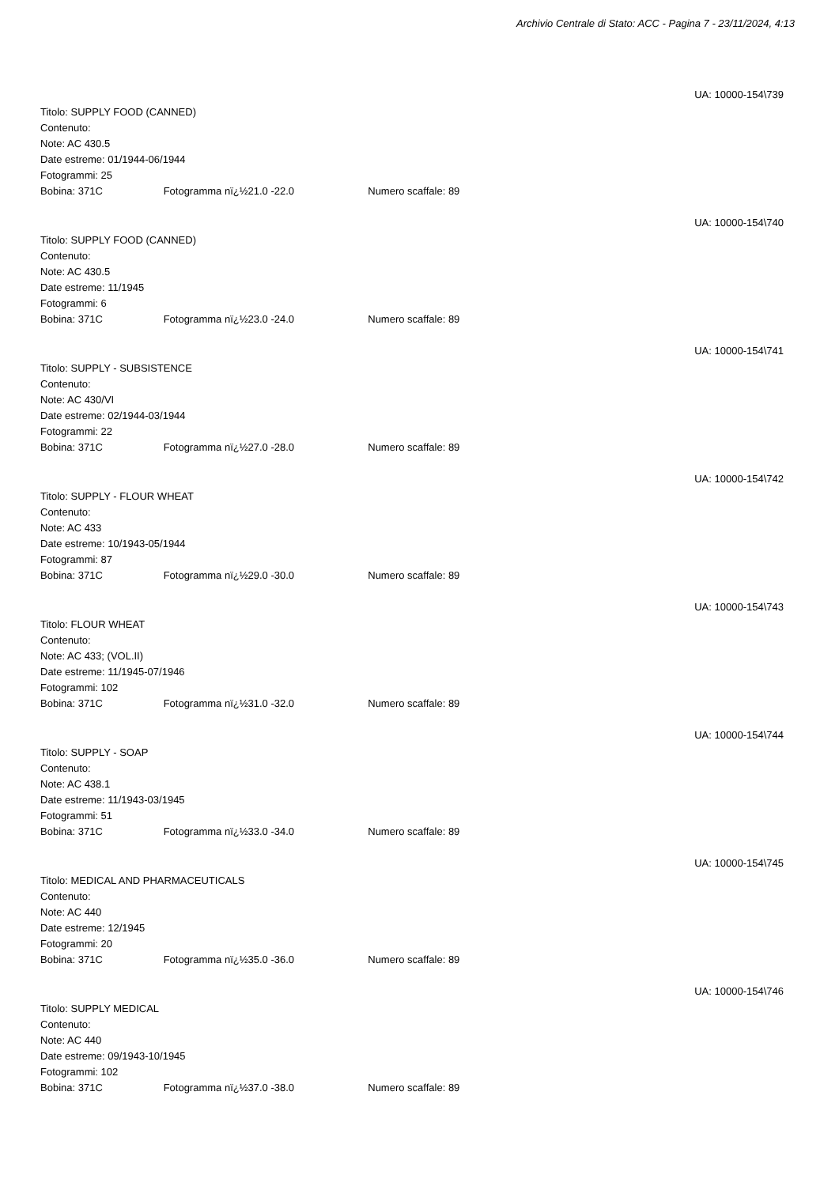Archivio Centrale di Stato: ACC - Pagina 7 - 23/11/2024, 4:13
UA: 10000-154\739
Titolo: SUPPLY FOOD (CANNED)
Contenuto:
Note: AC 430.5
Date estreme: 01/1944-06/1944
Fotogrammi: 25
Bobina: 371C Fotogramma nï¿½21.0 -22.0 Numero scaffale: 89
UA: 10000-154\740
Titolo: SUPPLY FOOD (CANNED)
Contenuto:
Note: AC 430.5
Date estreme: 11/1945
Fotogrammi: 6
Bobina: 371C Fotogramma nï¿½23.0 -24.0 Numero scaffale: 89
UA: 10000-154\741
Titolo: SUPPLY - SUBSISTENCE
Contenuto:
Note: AC 430/VI
Date estreme: 02/1944-03/1944
Fotogrammi: 22
Bobina: 371C Fotogramma nï¿½27.0 -28.0 Numero scaffale: 89
UA: 10000-154\742
Titolo: SUPPLY - FLOUR WHEAT
Contenuto:
Note: AC 433
Date estreme: 10/1943-05/1944
Fotogrammi: 87
Bobina: 371C Fotogramma nï¿½29.0 -30.0 Numero scaffale: 89
UA: 10000-154\743
Titolo: FLOUR WHEAT
Contenuto:
Note: AC 433; (VOL.II)
Date estreme: 11/1945-07/1946
Fotogrammi: 102
Bobina: 371C Fotogramma nï¿½31.0 -32.0 Numero scaffale: 89
UA: 10000-154\744
Titolo: SUPPLY - SOAP
Contenuto:
Note: AC 438.1
Date estreme: 11/1943-03/1945
Fotogrammi: 51
Bobina: 371C Fotogramma nï¿½33.0 -34.0 Numero scaffale: 89
UA: 10000-154\745
Titolo: MEDICAL AND PHARMACEUTICALS
Contenuto:
Note: AC 440
Date estreme: 12/1945
Fotogrammi: 20
Bobina: 371C Fotogramma nï¿½35.0 -36.0 Numero scaffale: 89
UA: 10000-154\746
Titolo: SUPPLY MEDICAL
Contenuto:
Note: AC 440
Date estreme: 09/1943-10/1945
Fotogrammi: 102
Bobina: 371C Fotogramma nï¿½37.0 -38.0 Numero scaffale: 89